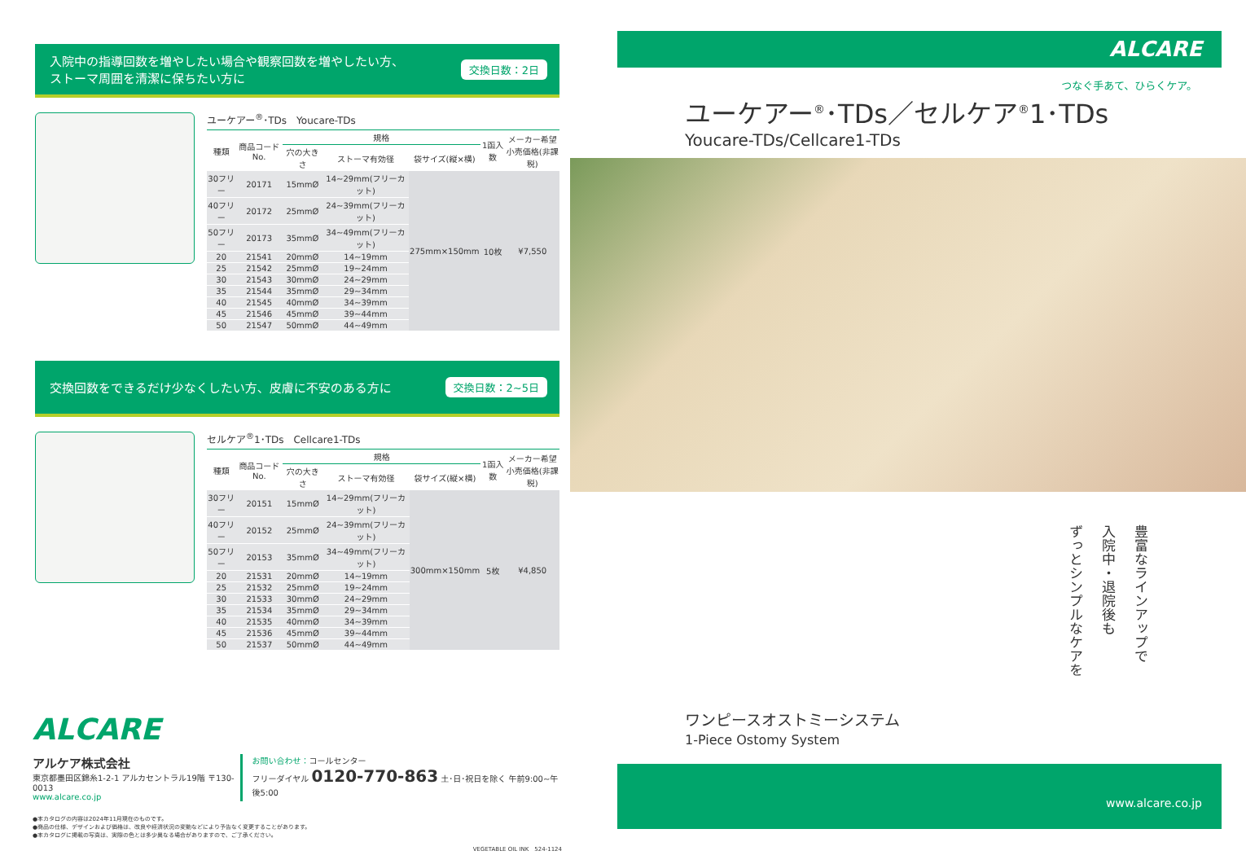入院中の指導回数を増やしたい場合や観察回数を増やしたい方、
ストーマ周囲を清潔に保ちたい方に 交換日数：2日
ユーケアー<sup>®</sup>･TDs　Youcare-TDs
| 種類 | 商品コードNo. | 規格 | | | 1函入数 | メーカー希望 小売価格(非課税) |
| --- | --- | --- | --- | --- | --- | --- |
| | | 穴の大きさ | ストーマ有効径 | 袋サイズ(縦×横) | | |
| 30フリー | 20171 | 15mmØ | 14~29mm(フリーカット) | 275mm×150mm | 10枚 | ¥7,550 |
| 40フリー | 20172 | 25mmØ | 24~39mm(フリーカット) | | | |
| 50フリー | 20173 | 35mmØ | 34~49mm(フリーカット) | | | |
| 20 | 21541 | 20mmØ | 14~19mm | | | |
| 25 | 21542 | 25mmØ | 19~24mm | | | |
| 30 | 21543 | 30mmØ | 24~29mm | | | |
| 35 | 21544 | 35mmØ | 29~34mm | | | |
| 40 | 21545 | 40mmØ | 34~39mm | | | |
| 45 | 21546 | 45mmØ | 39~44mm | | | |
| 50 | 21547 | 50mmØ | 44~49mm | | | |
交換回数をできるだけ少なくしたい方、皮膚に不安のある方に 交換日数：2~5日
セルケア<sup>®</sup>1･TDs　Cellcare1-TDs
| 種類 | 商品コードNo. | 規格 | | | 1函入数 | メーカー希望 小売価格(非課税) |
| --- | --- | --- | --- | --- | --- | --- |
| | | 穴の大きさ | ストーマ有効径 | 袋サイズ(縦×横) | | |
| 30フリー | 20151 | 15mmØ | 14~29mm(フリーカット) | 300mm×150mm | 5枚 | ¥4,850 |
| 40フリー | 20152 | 25mmØ | 24~39mm(フリーカット) | | | |
| 50フリー | 20153 | 35mmØ | 34~49mm(フリーカット) | | | |
| 20 | 21531 | 20mmØ | 14~19mm | | | |
| 25 | 21532 | 25mmØ | 19~24mm | | | |
| 30 | 21533 | 30mmØ | 24~29mm | | | |
| 35 | 21534 | 35mmØ | 29~34mm | | | |
| 40 | 21535 | 40mmØ | 34~39mm | | | |
| 45 | 21536 | 45mmØ | 39~44mm | | | |
| 50 | 21537 | 50mmØ | 44~49mm | | | |
ALCARE
アルケア株式会社
東京都墨田区錦糸1-2-1 アルカセントラル19階 〒130-0013
www.alcare.co.jp
お問い合わせ：コールセンター
フリーダイヤル 0120-770-863 土･日･祝日を除く 午前9:00~午後5:00
●本カタログの内容は2024年11月現在のものです。
●商品の仕様、デザインおよび価格は、改良や経済状況の変動などにより予告なく変更することがあります。
●本カタログに掲載の写真は、実際の色とは多少異なる場合がありますので、ご了承ください。
VEGETABLE OIL INK　524-1124
ALCARE
つなぐ手あて、ひらくケア。
ユーケアー<sup>®</sup>･TDs／セルケア<sup>®</sup>1･TDs
Youcare-TDs/Cellcare1-TDs
豊富なラインアップで
入院中・退院後も
ずっとシンプルなケアを
ワンピースオストミーシステム
1-Piece Ostomy System
www.alcare.co.jp